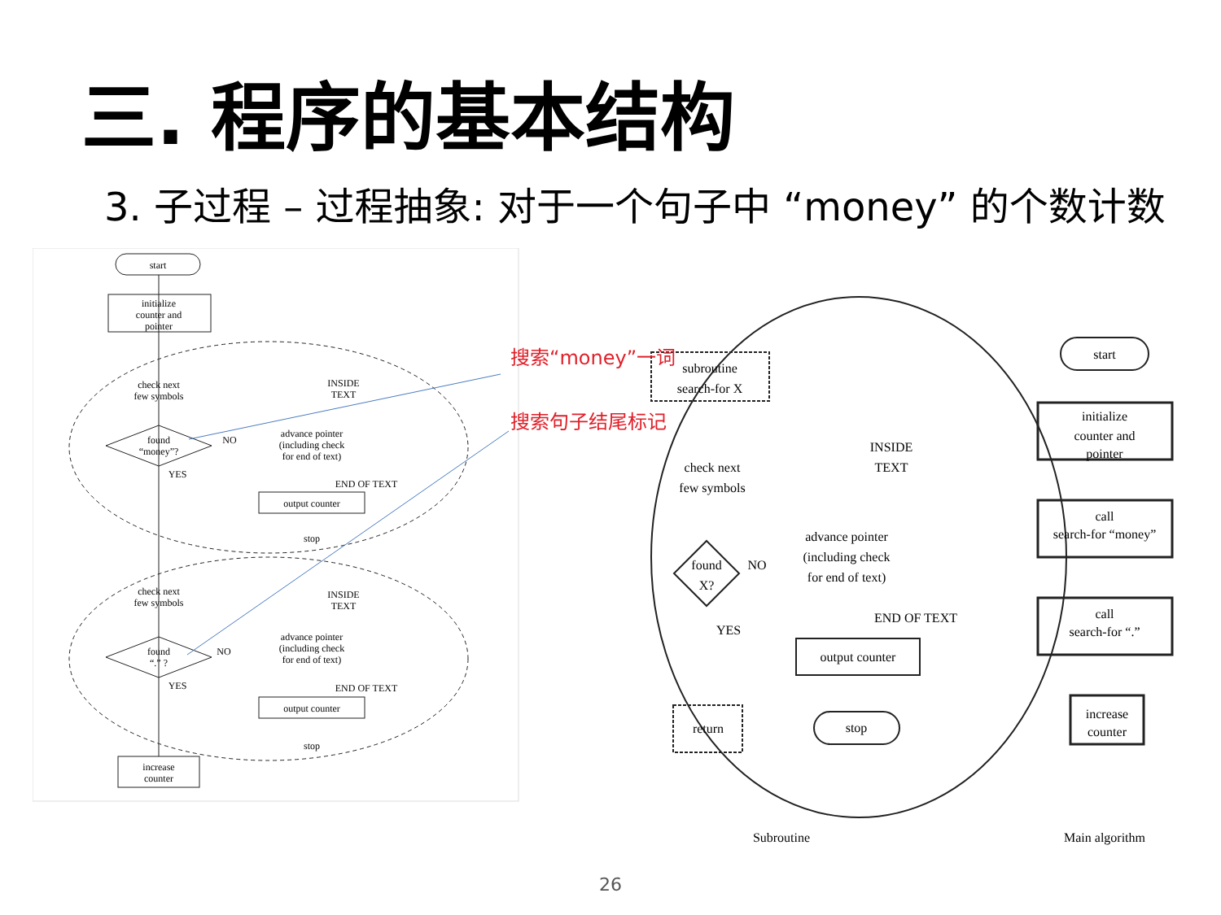三. 程序的基本结构
3. 子过程 – 过程抽象: 对于一个句子中 “money” 的个数计数
start
initialize
counter and
pointer
check next
few symbols
found
“money”?
INSIDE
TEXT
advance pointer
(including check
for end of text)
NO
YES
END OF TEXT
output counter
stop
check next
few symbols
found
“.” ?
INSIDE
TEXT
advance pointer
(including check
for end of text)
NO
YES
END OF TEXT
output counter
stop
increase
counter
subroutine
search-for X
check next
few symbols
INSIDE
TEXT
advance pointer
(including check
for end of text)
found
X?
NO
YES
END OF TEXT
output counter
return
stop
start
initialize
counter and
pointer
call
search-for “money”
call
search-for “.”
increase
counter
Subroutine
Main algorithm
搜索“money”一词
搜索句子结尾标记
26